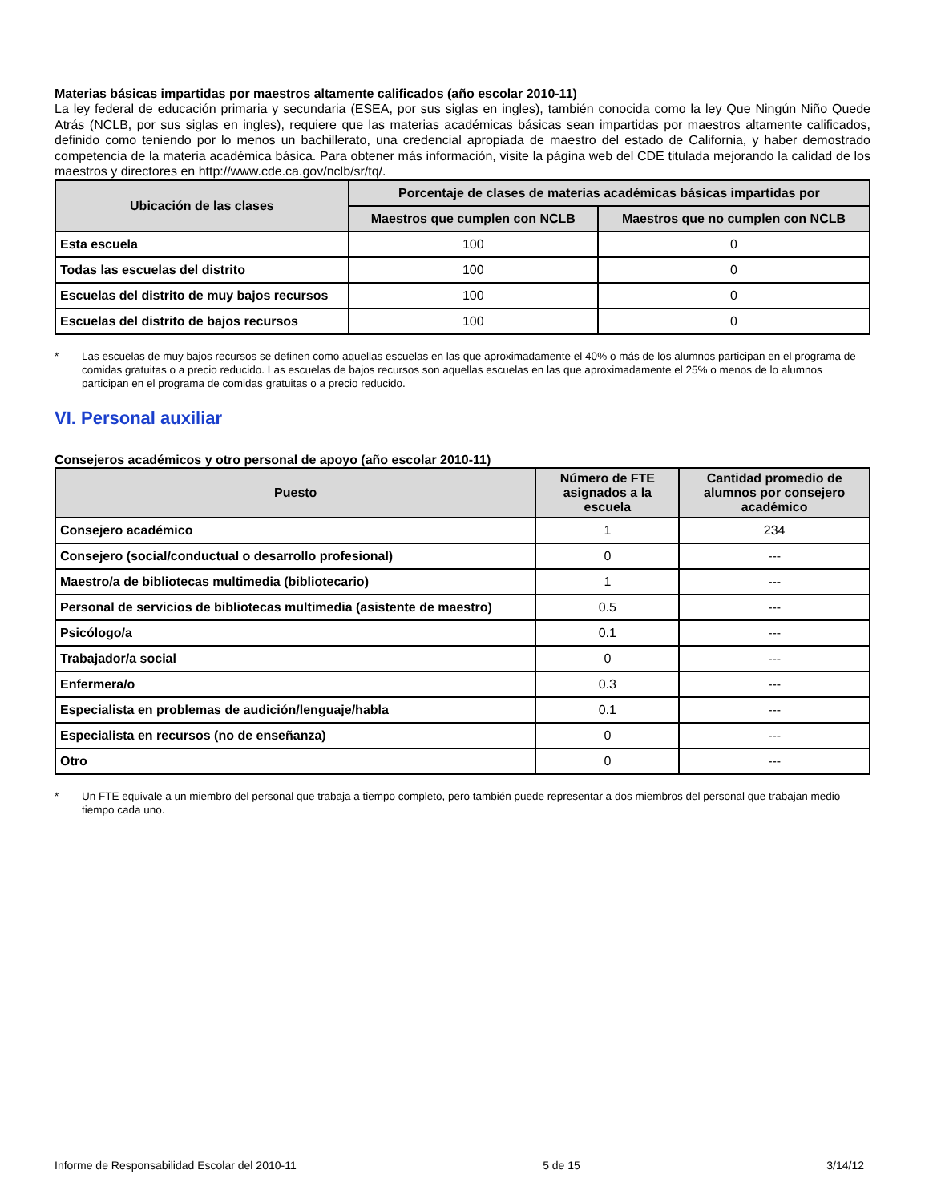Materias básicas impartidas por maestros altamente calificados (año escolar 2010-11)
La ley federal de educación primaria y secundaria (ESEA, por sus siglas en ingles), también conocida como la ley Que Ningún Niño Quede Atrás (NCLB, por sus siglas en ingles), requiere que las materias académicas básicas sean impartidas por maestros altamente calificados, definido como teniendo por lo menos un bachillerato, una credencial apropiada de maestro del estado de California, y haber demostrado competencia de la materia académica básica. Para obtener más información, visite la página web del CDE titulada mejorando la calidad de los maestros y directores en http://www.cde.ca.gov/nclb/sr/tq/.
| Ubicación de las clases | Porcentaje de clases de materias académicas básicas impartidas por | |
| --- | --- | --- |
| | Maestros que cumplen con NCLB | Maestros que no cumplen con NCLB |
| Esta escuela | 100 | 0 |
| Todas las escuelas del distrito | 100 | 0 |
| Escuelas del distrito de muy bajos recursos | 100 | 0 |
| Escuelas del distrito de bajos recursos | 100 | 0 |
* Las escuelas de muy bajos recursos se definen como aquellas escuelas en las que aproximadamente el 40% o más de los alumnos participan en el programa de comidas gratuitas o a precio reducido. Las escuelas de bajos recursos son aquellas escuelas en las que aproximadamente el 25% o menos de lo alumnos participan en el programa de comidas gratuitas o a precio reducido.
VI. Personal auxiliar
Consejeros académicos y otro personal de apoyo (año escolar 2010-11)
| Puesto | Número de FTE asignados a la escuela | Cantidad promedio de alumnos por consejero académico |
| --- | --- | --- |
| Consejero académico | 1 | 234 |
| Consejero (social/conductual o desarrollo profesional) | 0 | --- |
| Maestro/a de bibliotecas multimedia (bibliotecario) | 1 | --- |
| Personal de servicios de bibliotecas multimedia (asistente de maestro) | 0.5 | --- |
| Psicólogo/a | 0.1 | --- |
| Trabajador/a social | 0 | --- |
| Enfermera/o | 0.3 | --- |
| Especialista en problemas de audición/lenguaje/habla | 0.1 | --- |
| Especialista en recursos (no de enseñanza) | 0 | --- |
| Otro | 0 | --- |
* Un FTE equivale a un miembro del personal que trabaja a tiempo completo, pero también puede representar a dos miembros del personal que trabajan medio tiempo cada uno.
Informe de Responsabilidad Escolar del 2010-11 5 de 15 3/14/12